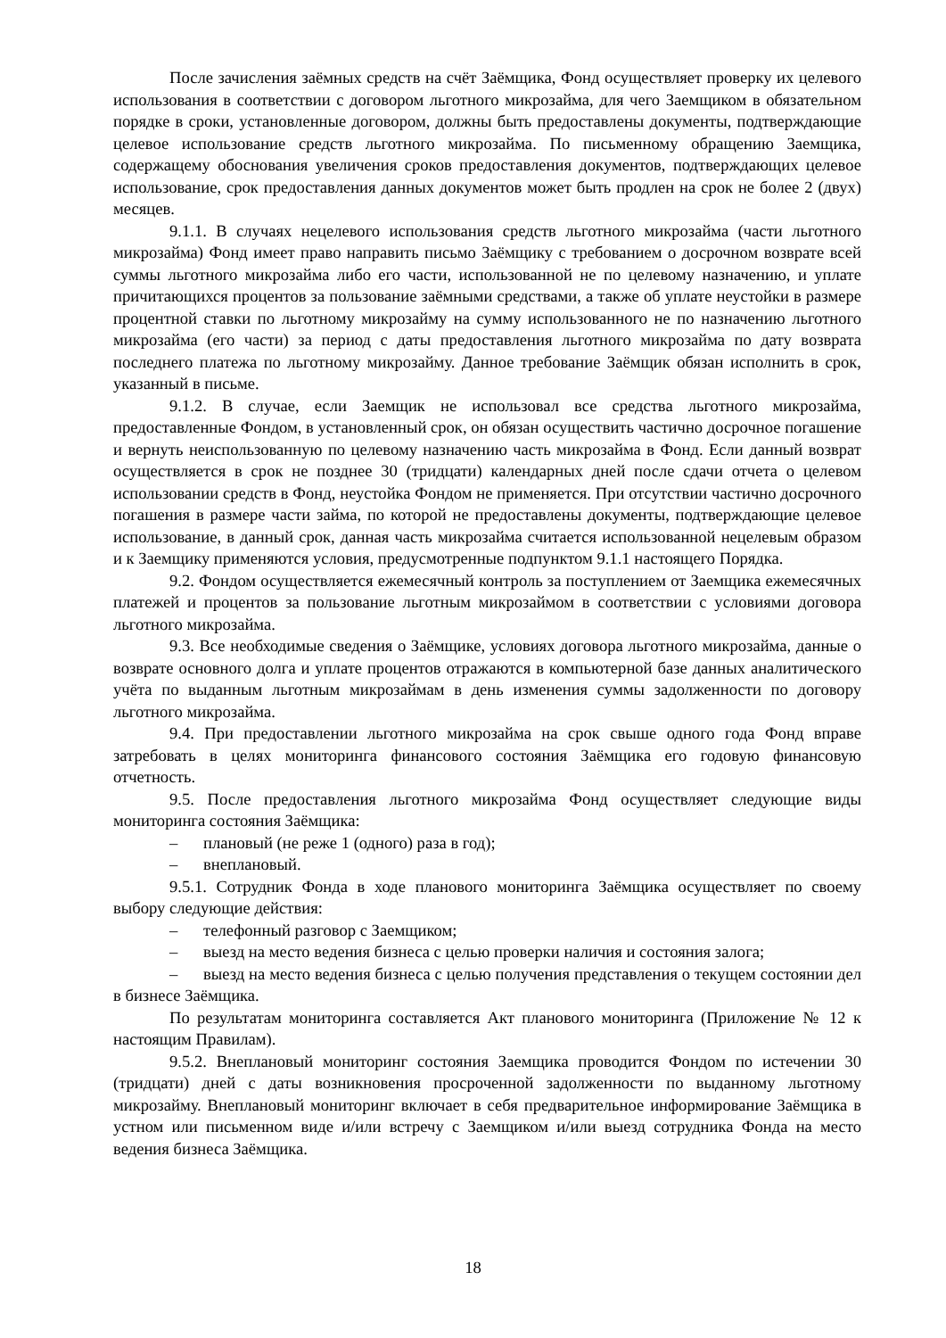После зачисления заёмных средств на счёт Заёмщика, Фонд осуществляет проверку их целевого использования в соответствии с договором льготного микрозайма, для чего Заемщиком в обязательном порядке в сроки, установленные договором, должны быть предоставлены документы, подтверждающие целевое использование средств льготного микрозайма. По письменному обращению Заемщика, содержащему обоснования увеличения сроков предоставления документов, подтверждающих целевое использование, срок предоставления данных документов может быть продлен на срок не более 2 (двух) месяцев.
9.1.1. В случаях нецелевого использования средств льготного микрозайма (части льготного микрозайма) Фонд имеет право направить письмо Заёмщику с требованием о досрочном возврате всей суммы льготного микрозайма либо его части, использованной не по целевому назначению, и уплате причитающихся процентов за пользование заёмными средствами, а также об уплате неустойки в размере процентной ставки по льготному микрозайму на сумму использованного не по назначению льготного микрозайма (его части) за период с даты предоставления льготного микрозайма по дату возврата последнего платежа по льготному микрозайму. Данное требование Заёмщик обязан исполнить в срок, указанный в письме.
9.1.2. В случае, если Заемщик не использовал все средства льготного микрозайма, предоставленные Фондом, в установленный срок, он обязан осуществить частично досрочное погашение и вернуть неиспользованную по целевому назначению часть микрозайма в Фонд. Если данный возврат осуществляется в срок не позднее 30 (тридцати) календарных дней после сдачи отчета о целевом использовании средств в Фонд, неустойка Фондом не применяется. При отсутствии частично досрочного погашения в размере части займа, по которой не предоставлены документы, подтверждающие целевое использование, в данный срок, данная часть микрозайма считается использованной нецелевым образом и к Заемщику применяются условия, предусмотренные подпунктом 9.1.1 настоящего Порядка.
9.2. Фондом осуществляется ежемесячный контроль за поступлением от Заемщика ежемесячных платежей и процентов за пользование льготным микрозаймом в соответствии с условиями договора льготного микрозайма.
9.3. Все необходимые сведения о Заёмщике, условиях договора льготного микрозайма, данные о возврате основного долга и уплате процентов отражаются в компьютерной базе данных аналитического учёта по выданным льготным микрозаймам в день изменения суммы задолженности по договору льготного микрозайма.
9.4. При предоставлении льготного микрозайма на срок свыше одного года Фонд вправе затребовать в целях мониторинга финансового состояния Заёмщика его годовую финансовую отчетность.
9.5. После предоставления льготного микрозайма Фонд осуществляет следующие виды мониторинга состояния Заёмщика:
– плановый (не реже 1 (одного) раза в год);
– внеплановый.
9.5.1. Сотрудник Фонда в ходе планового мониторинга Заёмщика осуществляет по своему выбору следующие действия:
– телефонный разговор с Заемщиком;
– выезд на место ведения бизнеса с целью проверки наличия и состояния залога;
– выезд на место ведения бизнеса с целью получения представления о текущем состоянии дел в бизнесе Заёмщика.
По результатам мониторинга составляется Акт планового мониторинга (Приложение № 12 к настоящим Правилам).
9.5.2. Внеплановый мониторинг состояния Заемщика проводится Фондом по истечении 30 (тридцати) дней с даты возникновения просроченной задолженности по выданному льготному микрозайму. Внеплановый мониторинг включает в себя предварительное информирование Заёмщика в устном или письменном виде и/или встречу с Заемщиком и/или выезд сотрудника Фонда на место ведения бизнеса Заёмщика.
18